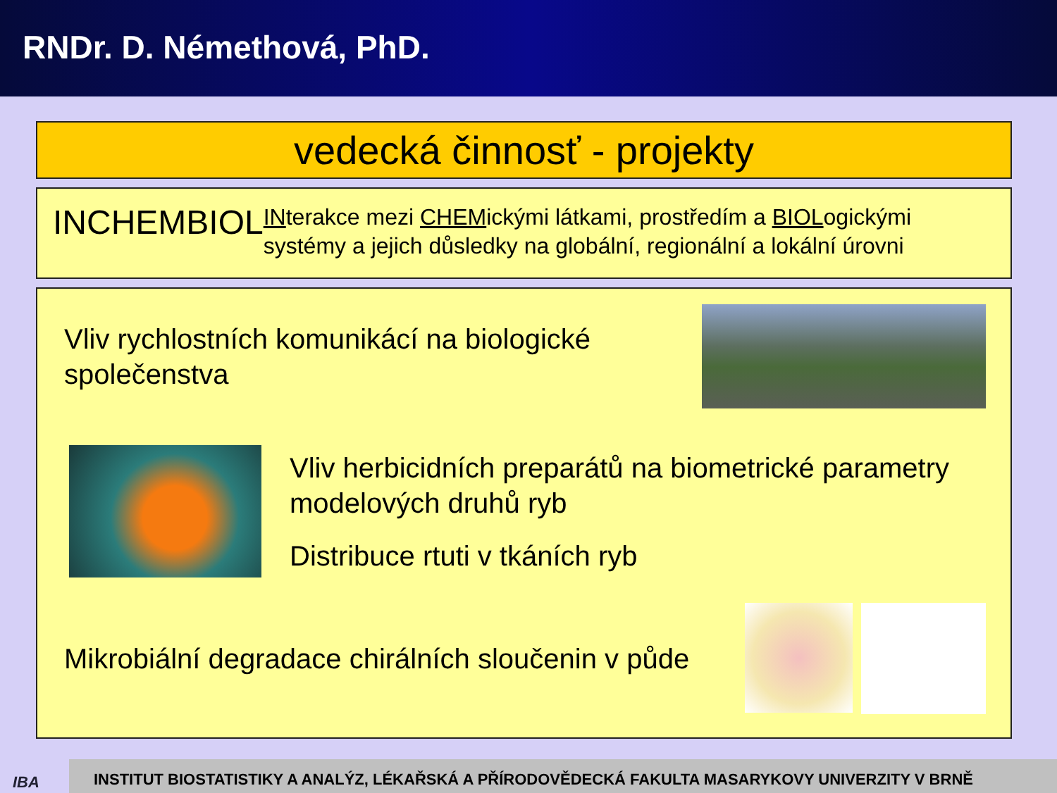RNDr. D. Némethová, PhD.
vedecká činnosť - projekty
INCHEMBIOL
INterakce mezi CHEMickými látkami, prostředím a BIOLogickými systémy a jejich důsledky na globální, regionální a lokální úrovni
Vliv rychlostních komunikácí na biologické společenstva
Vliv herbicidních preparátů na biometrické parametry modelových druhů ryb
Distribuce rtuti v tkáních ryb
Mikrobiální degradace chirálních sloučenin v půde
IBA
INSTITUT BIOSTATISTIKY A ANALÝZ, LÉKAŘSKÁ A PŘÍRODOVĚDECKÁ FAKULTA MASARYKOVY UNIVERZITY V BRNĚ